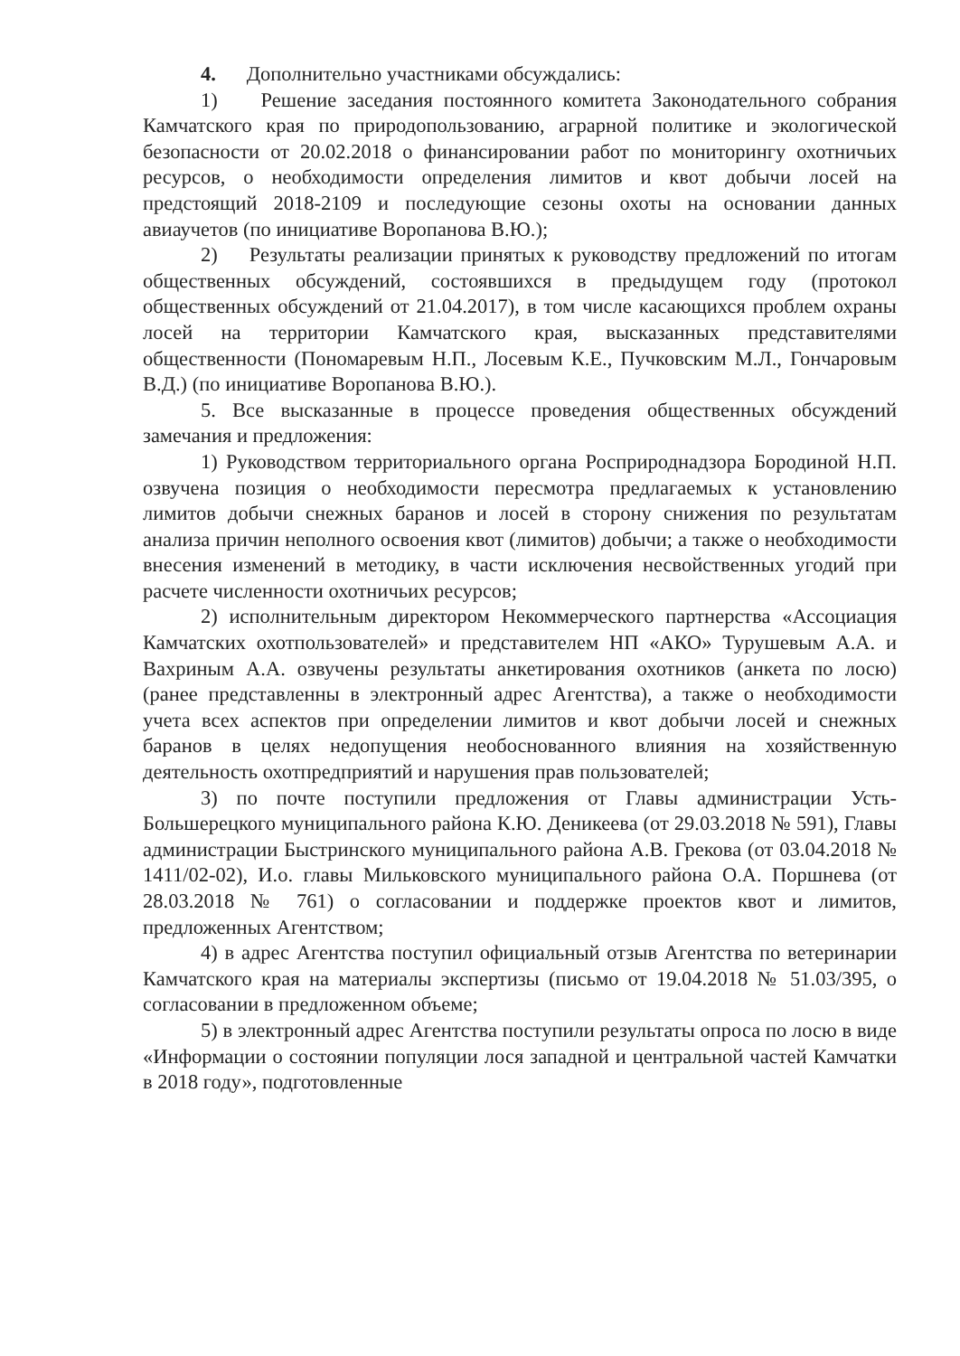4. Дополнительно участниками обсуждались:
1) Решение заседания постоянного комитета Законодательного собрания Камчатского края по природопользованию, аграрной политике и экологической безопасности от 20.02.2018 о финансировании работ по мониторингу охотничьих ресурсов, о необходимости определения лимитов и квот добычи лосей на предстоящий 2018-2109 и последующие сезоны охоты на основании данных авиаучетов (по инициативе Воропанова В.Ю.);
2) Результаты реализации принятых к руководству предложений по итогам общественных обсуждений, состоявшихся в предыдущем году (протокол общественных обсуждений от 21.04.2017), в том числе касающихся проблем охраны лосей на территории Камчатского края, высказанных представителями общественности (Пономаревым Н.П., Лосевым К.Е., Пучковским М.Л., Гончаровым В.Д.) (по инициативе Воропанова В.Ю.).
5. Все высказанные в процессе проведения общественных обсуждений замечания и предложения:
1) Руководством территориального органа Росприроднадзора Бородиной Н.П. озвучена позиция о необходимости пересмотра предлагаемых к установлению лимитов добычи снежных баранов и лосей в сторону снижения по результатам анализа причин неполного освоения квот (лимитов) добычи; а также о необходимости внесения изменений в методику, в части исключения несвойственных угодий при расчете численности охотничьих ресурсов;
2) исполнительным директором Некоммерческого партнерства «Ассоциация Камчатских охотпользователей» и представителем НП «АКО» Турушевым А.А. и Вахриным А.А. озвучены результаты анкетирования охотников (анкета по лосю) (ранее представленны в электронный адрес Агентства), а также о необходимости учета всех аспектов при определении лимитов и квот добычи лосей и снежных баранов в целях недопущения необоснованного влияния на хозяйственную деятельность охотпредприятий и нарушения прав пользователей;
3) по почте поступили предложения от Главы администрации Усть-Большерецкого муниципального района К.Ю. Деникеева (от 29.03.2018 № 591), Главы администрации Быстринского муниципального района А.В. Грекова (от 03.04.2018 № 1411/02-02), И.о. главы Мильковского муниципального района О.А. Поршнева (от 28.03.2018 № 761) о согласовании и поддержке проектов квот и лимитов, предложенных Агентством;
4) в адрес Агентства поступил официальный отзыв Агентства по ветеринарии Камчатского края на материалы экспертизы (письмо от 19.04.2018 № 51.03/395, о согласовании в предложенном объеме;
5) в электронный адрес Агентства поступили результаты опроса по лосю в виде «Информации о состоянии популяции лося западной и центральной частей Камчатки в 2018 году», подготовленные